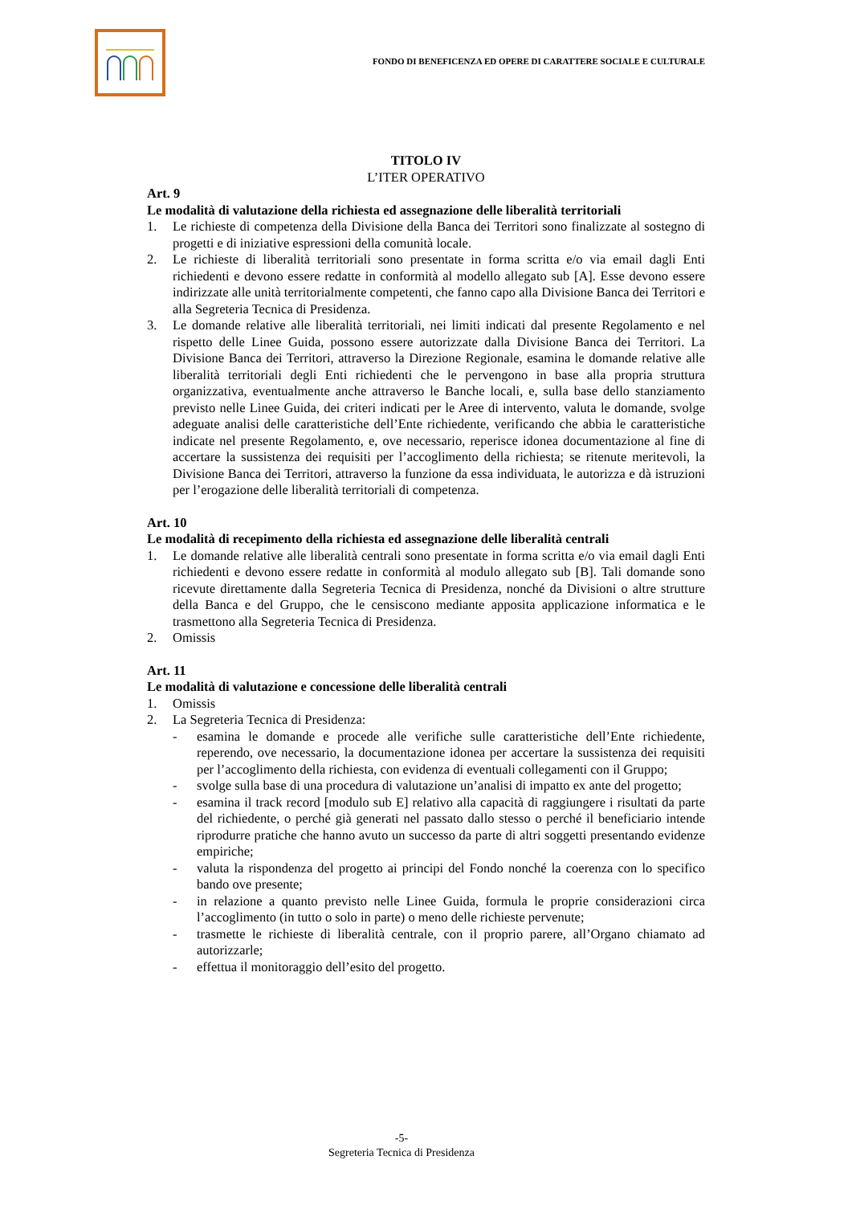FONDO DI BENEFICENZA ED OPERE DI CARATTERE SOCIALE E CULTURALE
TITOLO IV
L’ITER OPERATIVO
Art. 9
Le modalità di valutazione della richiesta ed assegnazione delle liberalità territoriali
1. Le richieste di competenza della Divisione della Banca dei Territori sono finalizzate al sostegno di progetti e di iniziative espressioni della comunità locale.
2. Le richieste di liberalità territoriali sono presentate in forma scritta e/o via email dagli Enti richiedenti e devono essere redatte in conformità al modello allegato sub [A]. Esse devono essere indirizzate alle unità territorialmente competenti, che fanno capo alla Divisione Banca dei Territori e alla Segreteria Tecnica di Presidenza.
3. Le domande relative alle liberalità territoriali, nei limiti indicati dal presente Regolamento e nel rispetto delle Linee Guida, possono essere autorizzate dalla Divisione Banca dei Territori. La Divisione Banca dei Territori, attraverso la Direzione Regionale, esamina le domande relative alle liberalità territoriali degli Enti richiedenti che le pervengono in base alla propria struttura organizzativa, eventualmente anche attraverso le Banche locali, e, sulla base dello stanziamento previsto nelle Linee Guida, dei criteri indicati per le Aree di intervento, valuta le domande, svolge adeguate analisi delle caratteristiche dell’Ente richiedente, verificando che abbia le caratteristiche indicate nel presente Regolamento, e, ove necessario, reperisce idonea documentazione al fine di accertare la sussistenza dei requisiti per l’accoglimento della richiesta; se ritenute meritevoli, la Divisione Banca dei Territori, attraverso la funzione da essa individuata, le autorizza e dà istruzioni per l’erogazione delle liberalità territoriali di competenza.
Art. 10
Le modalità di recepimento della richiesta ed assegnazione delle liberalità centrali
1. Le domande relative alle liberalità centrali sono presentate in forma scritta e/o via email dagli Enti richiedenti e devono essere redatte in conformità al modulo allegato sub [B]. Tali domande sono ricevute direttamente dalla Segreteria Tecnica di Presidenza, nonché da Divisioni o altre strutture della Banca e del Gruppo, che le censiscono mediante apposita applicazione informatica e le trasmettono alla Segreteria Tecnica di Presidenza.
2. Omissis
Art. 11
Le modalità di valutazione e concessione delle liberalità centrali
1. Omissis
2. La Segreteria Tecnica di Presidenza:
- esamina le domande e procede alle verifiche sulle caratteristiche dell’Ente richiedente, reperendo, ove necessario, la documentazione idonea per accertare la sussistenza dei requisiti per l’accoglimento della richiesta, con evidenza di eventuali collegamenti con il Gruppo;
- svolge sulla base di una procedura di valutazione un’analisi di impatto ex ante del progetto;
- esamina il track record [modulo sub E] relativo alla capacità di raggiungere i risultati da parte del richiedente, o perché già generati nel passato dallo stesso o perché il beneficiario intende riprodurre pratiche che hanno avuto un successo da parte di altri soggetti presentando evidenze empiriche;
- valuta la rispondenza del progetto ai principi del Fondo nonché la coerenza con lo specifico bando ove presente;
- in relazione a quanto previsto nelle Linee Guida, formula le proprie considerazioni circa l’accoglimento (in tutto o solo in parte) o meno delle richieste pervenute;
- trasmette le richieste di liberalità centrale, con il proprio parere, all’Organo chiamato ad autorizzarle;
- effettua il monitoraggio dell’esito del progetto.
-5-
Segreteria Tecnica di Presidenza